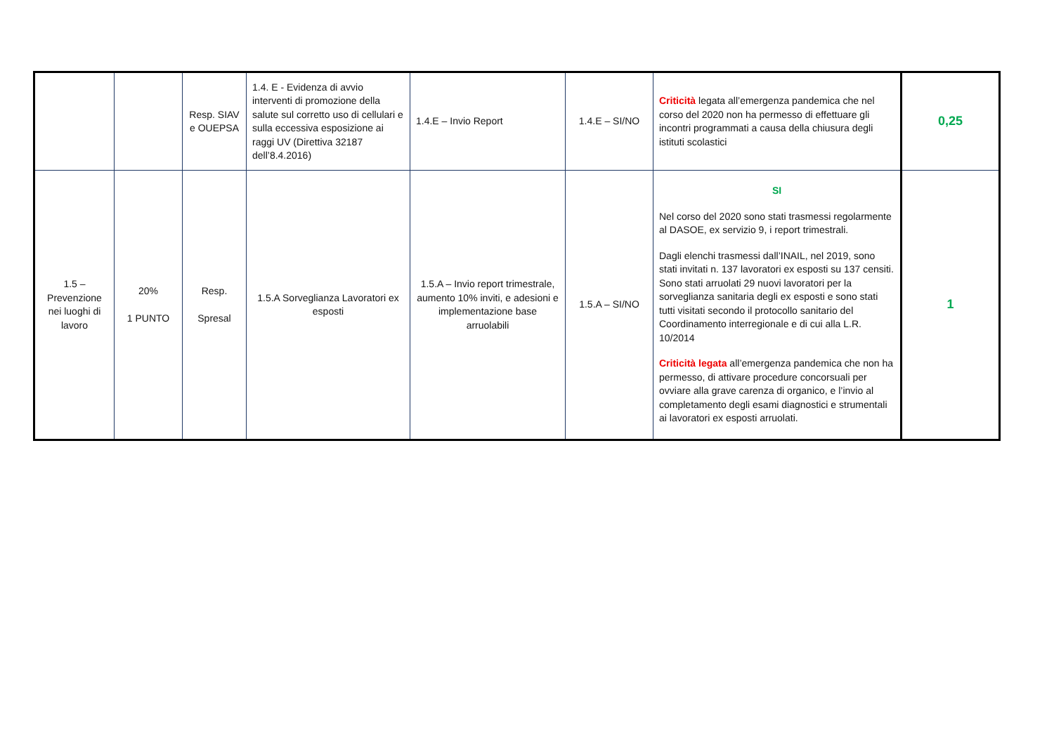| | | Resp. SIAV e OUEPSA | 1.4. E - Evidenza di avvio interventi di promozione della salute sul corretto uso di cellulari e sulla eccessiva esposizione ai raggi UV (Direttiva 32187 dell’8.4.2016) | 1.4.E – Invio Report | 1.4.E – SI/NO | Criticità legata all’emergenza pandemica che nel corso del 2020 non ha permesso di effettuare gli incontri programmati a causa della chiusura degli istituti scolastici | 0,25 |
| 1.5 – Prevenzione nei luoghi di lavoro | 20% 1 PUNTO | Resp. Spresal | 1.5.A Sorveglianza Lavoratori ex esposti | 1.5.A – Invio report trimestrale, aumento 10% inviti, e adesioni e implementazione base arruolabili | 1.5.A – SI/NO | SI Nel corso del 2020 sono stati trasmessi regolarmente al DASOE, ex servizio 9, i report trimestrali. Dagli elenchi trasmessi dall’INAIL, nel 2019, sono stati invitati n. 137 lavoratori ex esposti su 137 censiti. Sono stati arruolati 29 nuovi lavoratori per la sorveglianza sanitaria degli ex esposti e sono stati tutti visitati secondo il protocollo sanitario del Coordinamento interregionale e di cui alla L.R. 10/2014 Criticità legata all’emergenza pandemica che non ha permesso, di attivare procedure concorsuali per ovviare alla grave carenza di organico, e l’invio al completamento degli esami diagnostici e strumentali ai lavoratori ex esposti arruolati. | 1 |